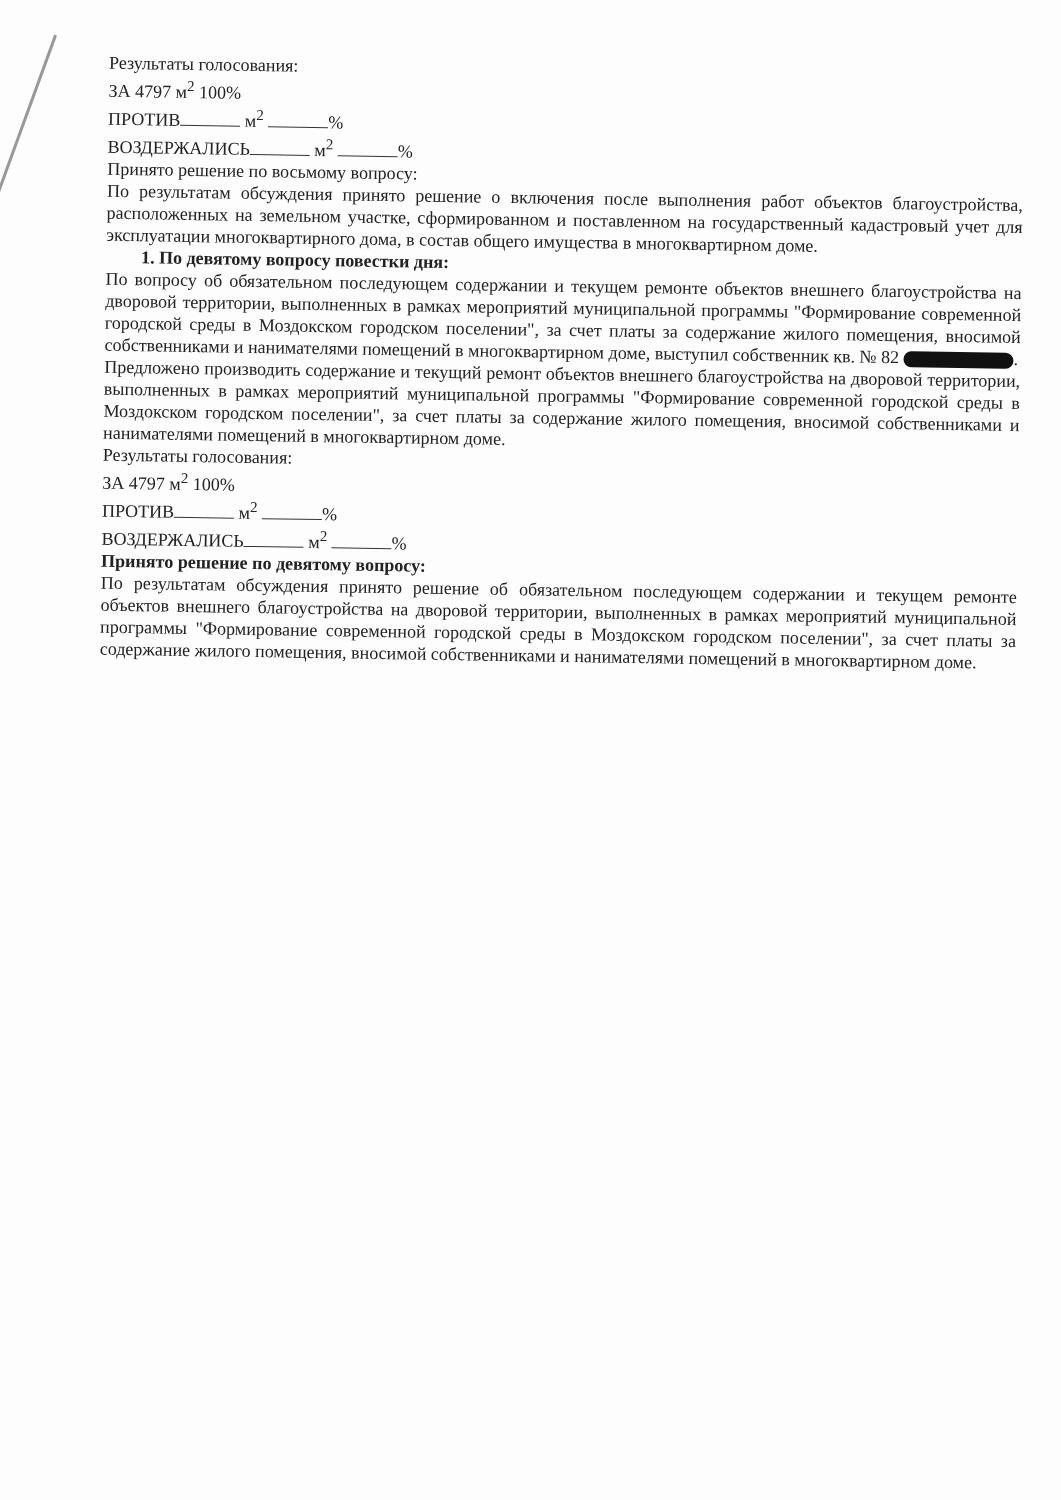Результаты голосования:
ЗА 4797 м<sup>2</sup> 100%
ПРОТИВ м<sup>2</sup> %
ВОЗДЕРЖАЛИСЬ м<sup>2</sup> %
Принято решение по восьмому вопросу:
По результатам обсуждения принято решение о включения после выполнения работ объектов благоустройства, расположенных на земельном участке, сформированном и поставленном на государственный кадастровый учет для эксплуатации многоквартирного дома, в состав общего имущества в многоквартирном доме.
1. По девятому вопросу повестки дня:
По вопросу об обязательном последующем содержании и текущем ремонте объектов внешнего благоустройства на дворовой территории, выполненных в рамках мероприятий муниципальной программы "Формирование современной городской среды в Моздокском городском поселении", за счет платы за содержание жилого помещения, вносимой собственниками и нанимателями помещений в многоквартирном доме, выступил собственник кв. № 82 .
Предложено производить содержание и текущий ремонт объектов внешнего благоустройства на дворовой территории, выполненных в рамках мероприятий муниципальной программы "Формирование современной городской среды в Моздокском городском поселении", за счет платы за содержание жилого помещения, вносимой собственниками и нанимателями помещений в многоквартирном доме.
Результаты голосования:
ЗА 4797 м<sup>2</sup> 100%
ПРОТИВ м<sup>2</sup> %
ВОЗДЕРЖАЛИСЬ м<sup>2</sup> %
Принято решение по девятому вопросу:
По результатам обсуждения принято решение об обязательном последующем содержании и текущем ремонте объектов внешнего благоустройства на дворовой территории, выполненных в рамках мероприятий муниципальной программы "Формирование современной городской среды в Моздокском городском поселении", за счет платы за содержание жилого помещения, вносимой собственниками и нанимателями помещений в многоквартирном доме.